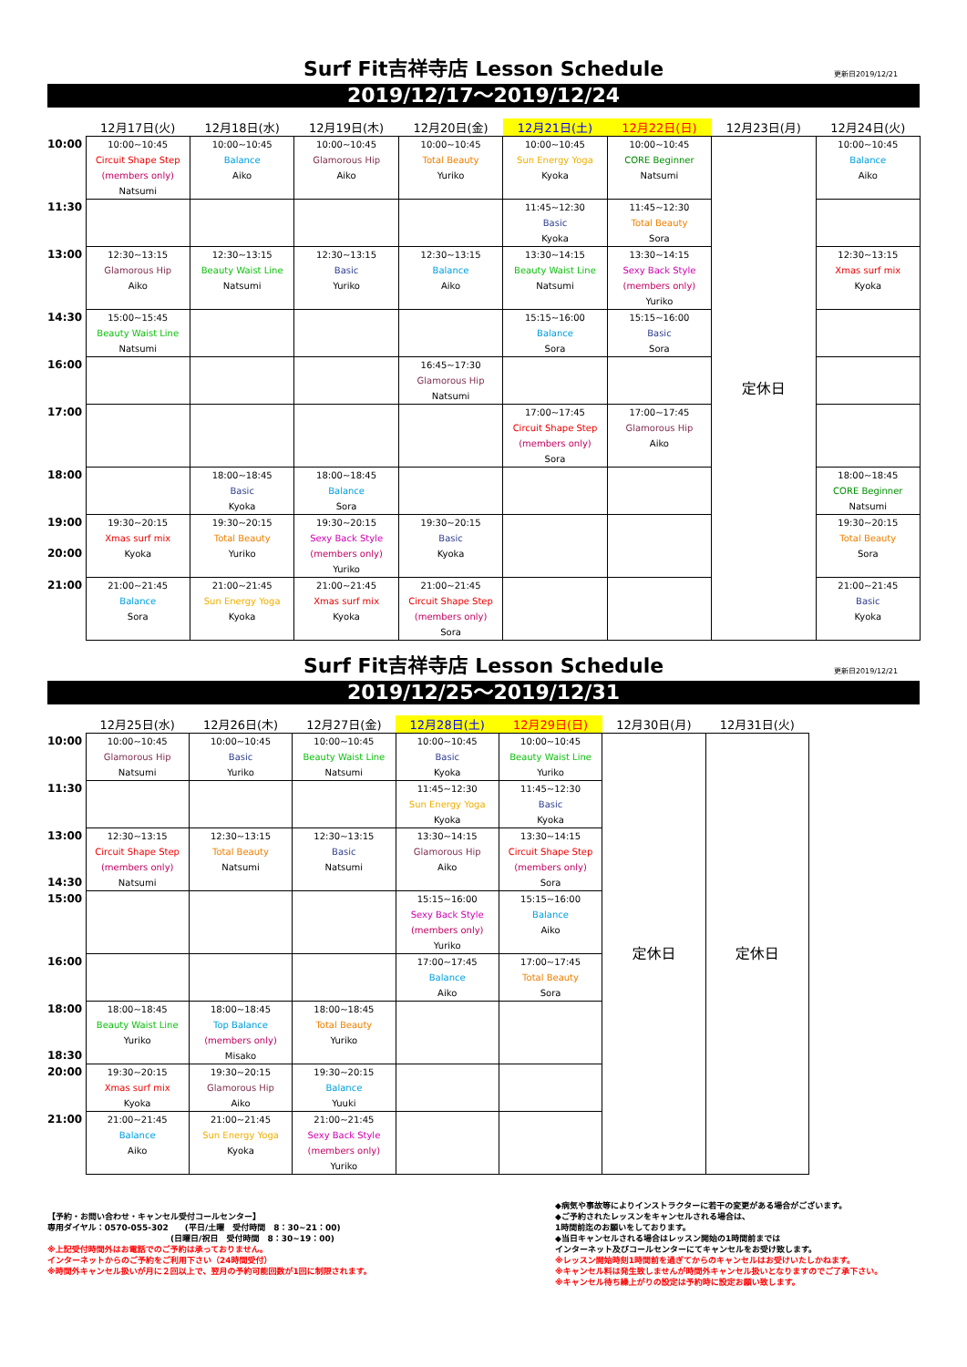Surf Fit吉祥寺店 Lesson Schedule 更新日2019/12/21
2019/12/17～2019/12/24
| | 12月17日(火) | 12月18日(水) | 12月19日(木) | 12月20日(金) | 12月21日(土) | 12月22日(日) | 12月23日(月) | 12月24日(火) |
| --- | --- | --- | --- | --- | --- | --- | --- | --- |
| 10:00 | 10:00~10:45 Circuit Shape Step (members only) Natsumi | 10:00~10:45 Balance Aiko | 10:00~10:45 Glamorous Hip Aiko | 10:00~10:45 Total Beauty Yuriko | 10:00~10:45 Sun Energy Yoga Kyoka | 10:00~10:45 CORE Beginner Natsumi | 定休日 | 10:00~10:45 Balance Aiko |
| 11:30 | | | | | 11:45~12:30 Basic Kyoka | 11:45~12:30 Total Beauty Sora | | |
| 13:00 | 12:30~13:15 Glamorous Hip Aiko | 12:30~13:15 Beauty Waist Line Natsumi | 12:30~13:15 Basic Yuriko | 12:30~13:15 Balance Aiko | 13:30~14:15 Beauty Waist Line Natsumi | 13:30~14:15 Sexy Back Style (members only) Yuriko | | 12:30~13:15 Xmas surf mix Kyoka |
| 14:30 | 15:00~15:45 Beauty Waist Line Natsumi | | | | 15:15~16:00 Balance Sora | 15:15~16:00 Basic Sora | | |
| 16:00 | | | | 16:45~17:30 Glamorous Hip Natsumi | | | | |
| 17:00 | | | | | 17:00~17:45 Circuit Shape Step (members only) Sora | 17:00~17:45 Glamorous Hip Aiko | | |
| 18:00 | | 18:00~18:45 Basic Kyoka | 18:00~18:45 Balance Sora | | | | | 18:00~18:45 CORE Beginner Natsumi |
| 19:00 20:00 | 19:30~20:15 Xmas surf mix Kyoka | 19:30~20:15 Total Beauty Yuriko | 19:30~20:15 Sexy Back Style (members only) Yuriko | 19:30~20:15 Basic Kyoka | | | | 19:30~20:15 Total Beauty Sora |
| 21:00 | 21:00~21:45 Balance Sora | 21:00~21:45 Sun Energy Yoga Kyoka | 21:00~21:45 Xmas surf mix Kyoka | 21:00~21:45 Circuit Shape Step (members only) Sora | | | | 21:00~21:45 Basic Kyoka |
Surf Fit吉祥寺店 Lesson Schedule 更新日2019/12/21
2019/12/25～2019/12/31
| | 12月25日(水) | 12月26日(木) | 12月27日(金) | 12月28日(土) | 12月29日(日) | 12月30日(月) | 12月31日(火) |
| --- | --- | --- | --- | --- | --- | --- | --- |
| 10:00 | 10:00~10:45 Glamorous Hip Natsumi | 10:00~10:45 Basic Yuriko | 10:00~10:45 Beauty Waist Line Natsumi | 10:00~10:45 Basic Kyoka | 10:00~10:45 Beauty Waist Line Yuriko | 定休日 | 定休日 |
| 11:30 | | | | 11:45~12:30 Sun Energy Yoga Kyoka | 11:45~12:30 Basic Kyoka | | |
| 13:00 14:30 | 12:30~13:15 Circuit Shape Step (members only) Natsumi | 12:30~13:15 Total Beauty Natsumi | 12:30~13:15 Basic Natsumi | 13:30~14:15 Glamorous Hip Aiko | 13:30~14:15 Circuit Shape Step (members only) Sora | | |
| 15:00 | | | | 15:15~16:00 Sexy Back Style (members only) Yuriko | 15:15~16:00 Balance Aiko | | |
| 16:00 | | | | 17:00~17:45 Balance Aiko | 17:00~17:45 Total Beauty Sora | | |
| 18:00 18:30 | 18:00~18:45 Beauty Waist Line Yuriko | 18:00~18:45 Top Balance (members only) Misako | 18:00~18:45 Total Beauty Yuriko | | | | |
| 20:00 | 19:30~20:15 Xmas surf mix Kyoka | 19:30~20:15 Glamorous Hip Aiko | 19:30~20:15 Balance Yuuki | | | | |
| 21:00 | 21:00~21:45 Balance Aiko | 21:00~21:45 Sun Energy Yoga Kyoka | 21:00~21:45 Sexy Back Style (members only) Yuriko | | | | |
【予約・お問い合わせ・キャンセル受付コールセンター】
専用ダイヤル：0570-055-302　　(平日/土曜　受付時間　8：30~21：00)
　　　　　　　　　　　　　　　(日曜日/祝日　受付時間　8：30~19：00)
※上記受付時間外はお電話でのご予約は承っておりません。
インターネットからのご予約をご利用下さい（24時間受付）
※時間外キャンセル扱いが月に２回以上で、翌月の予約可能回数が1回に制限されます。
◆病気や事故等によりインストラクターに若干の変更がある場合がございます。
◆ご予約されたレッスンをキャンセルされる場合は、
1時間前迄のお願いをしております。
◆当日キャンセルされる場合はレッスン開始の1時間前までは
インターネット及びコールセンターにてキャンセルをお受け致します。
※レッスン開始時刻1時間前を過ぎてからのキャンセルはお受けいたしかねます。
※キャンセル料は発生致しませんが時間外キャンセル扱いとなりますのでご了承下さい。
※キャンセル待ち繰上がりの設定は予約時に設定お願い致します。